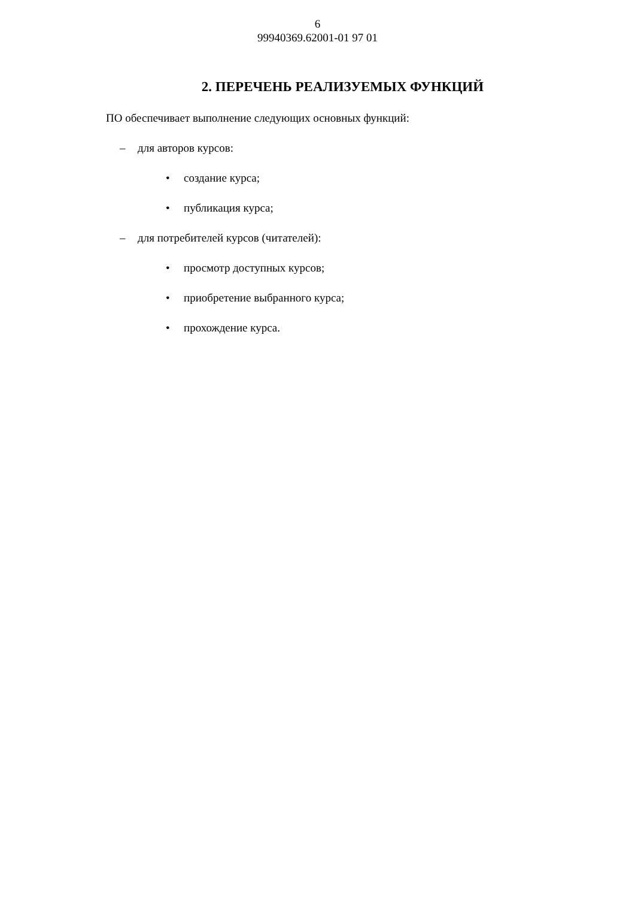6
99940369.62001-01 97 01
2. ПЕРЕЧЕНЬ РЕАЛИЗУЕМЫХ ФУНКЦИЙ
ПО обеспечивает выполнение следующих основных функций:
– для авторов курсов:
• создание курса;
• публикация курса;
– для потребителей курсов (читателей):
• просмотр доступных курсов;
• приобретение выбранного курса;
• прохождение курса.